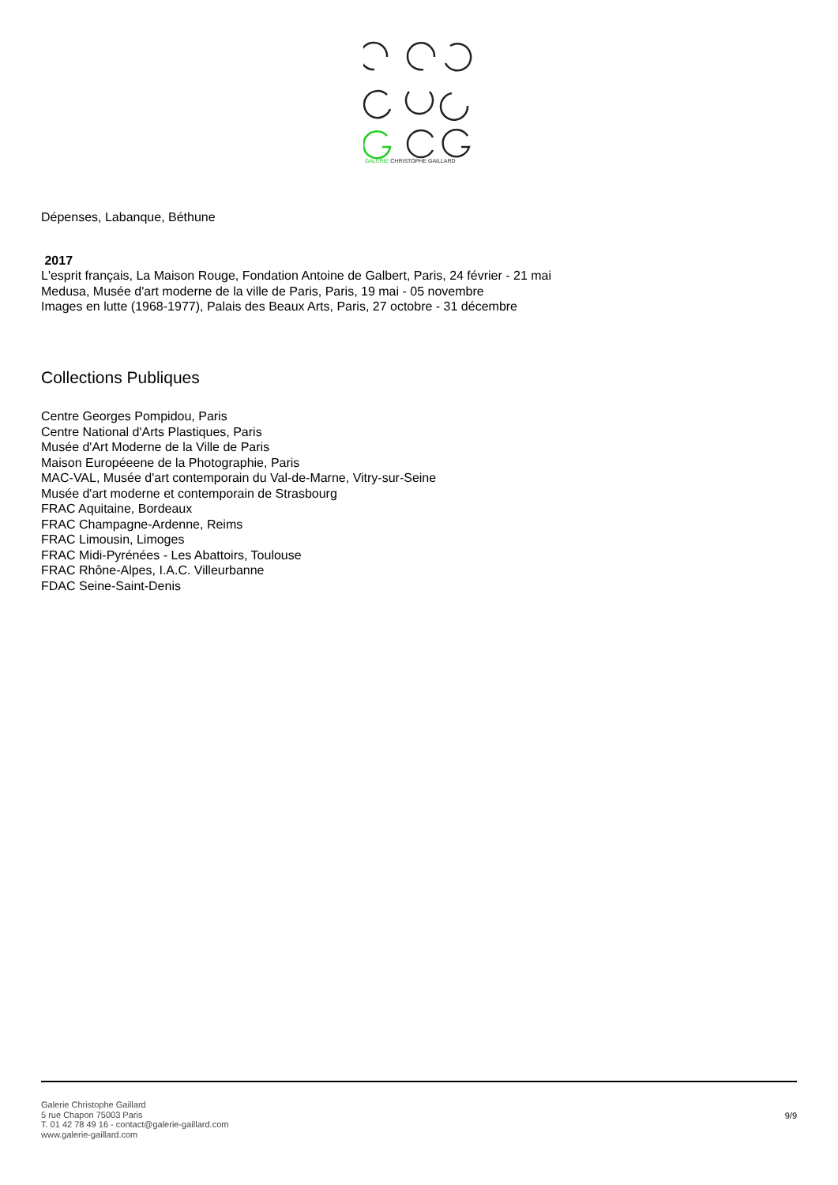GALERIE CHRISTOPHE GAILLARD
Dépenses, Labanque, Béthune
2017
L'esprit français, La Maison Rouge, Fondation Antoine de Galbert, Paris, 24 février - 21 mai
Medusa, Musée d'art moderne de la ville de Paris, Paris, 19 mai - 05 novembre
Images en lutte (1968-1977), Palais des Beaux Arts, Paris, 27 octobre - 31 décembre
Collections Publiques
Centre Georges Pompidou, Paris
Centre National d'Arts Plastiques, Paris
Musée d'Art Moderne de la Ville de Paris
Maison Européeene de la Photographie, Paris
MAC-VAL, Musée d'art contemporain du Val-de-Marne, Vitry-sur-Seine
Musée d'art moderne et contemporain de Strasbourg
FRAC Aquitaine, Bordeaux
FRAC Champagne-Ardenne, Reims
FRAC Limousin, Limoges
FRAC Midi-Pyrénées - Les Abattoirs, Toulouse
FRAC Rhône-Alpes, I.A.C. Villeurbanne
FDAC Seine-Saint-Denis
Galerie Christophe Gaillard
5 rue Chapon 75003 Paris
T. 01 42 78 49 16 - contact@galerie-gaillard.com
www.galerie-gaillard.com
9/9